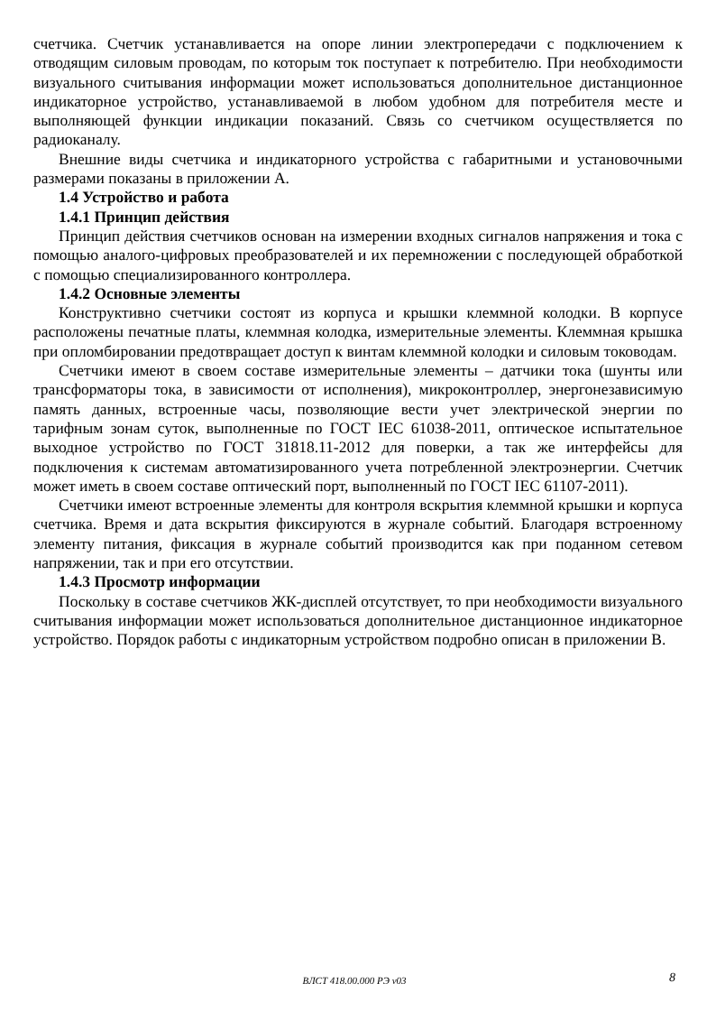счетчика. Счетчик устанавливается на опоре линии электропередачи с подключением к отводящим силовым проводам, по которым ток поступает к потребителю. При необходимости визуального считывания информации может использоваться дополнительное дистанционное индикаторное устройство, устанавливаемой в любом удобном для потребителя месте и выполняющей функции индикации показаний. Связь со счетчиком осуществляется по радиоканалу.
Внешние виды счетчика и индикаторного устройства с габаритными и установочными размерами показаны в приложении А.
1.4 Устройство и работа
1.4.1 Принцип действия
Принцип действия счетчиков основан на измерении входных сигналов напряжения и тока с помощью аналого-цифровых преобразователей и их перемножении с последующей обработкой с помощью специализированного контроллера.
1.4.2 Основные элементы
Конструктивно счетчики состоят из корпуса и крышки клеммной колодки. В корпусе расположены печатные платы, клеммная колодка, измерительные элементы. Клеммная крышка при опломбировании предотвращает доступ к винтам клеммной колодки и силовым тоководам.
Счетчики имеют в своем составе измерительные элементы – датчики тока (шунты или трансформаторы тока, в зависимости от исполнения), микроконтроллер, энергонезависимую память данных, встроенные часы, позволяющие вести учет электрической энергии по тарифным зонам суток, выполненные по ГОСТ IEC 61038-2011, оптическое испытательное выходное устройство по ГОСТ 31818.11-2012 для поверки, а так же интерфейсы для подключения к системам автоматизированного учета потребленной электроэнергии. Счетчик может иметь в своем составе оптический порт, выполненный по ГОСТ IEC 61107-2011).
Счетчики имеют встроенные элементы для контроля вскрытия клеммной крышки и корпуса счетчика. Время и дата вскрытия фиксируются в журнале событий. Благодаря встроенному элементу питания, фиксация в журнале событий производится как при поданном сетевом напряжении, так и при его отсутствии.
1.4.3 Просмотр информации
Поскольку в составе счетчиков ЖК-дисплей отсутствует, то при необходимости визуального считывания информации может использоваться дополнительное дистанционное индикаторное устройство. Порядок работы с индикаторным устройством подробно описан в приложении В.
ВЛСТ 418.00.000 РЭ v03
8